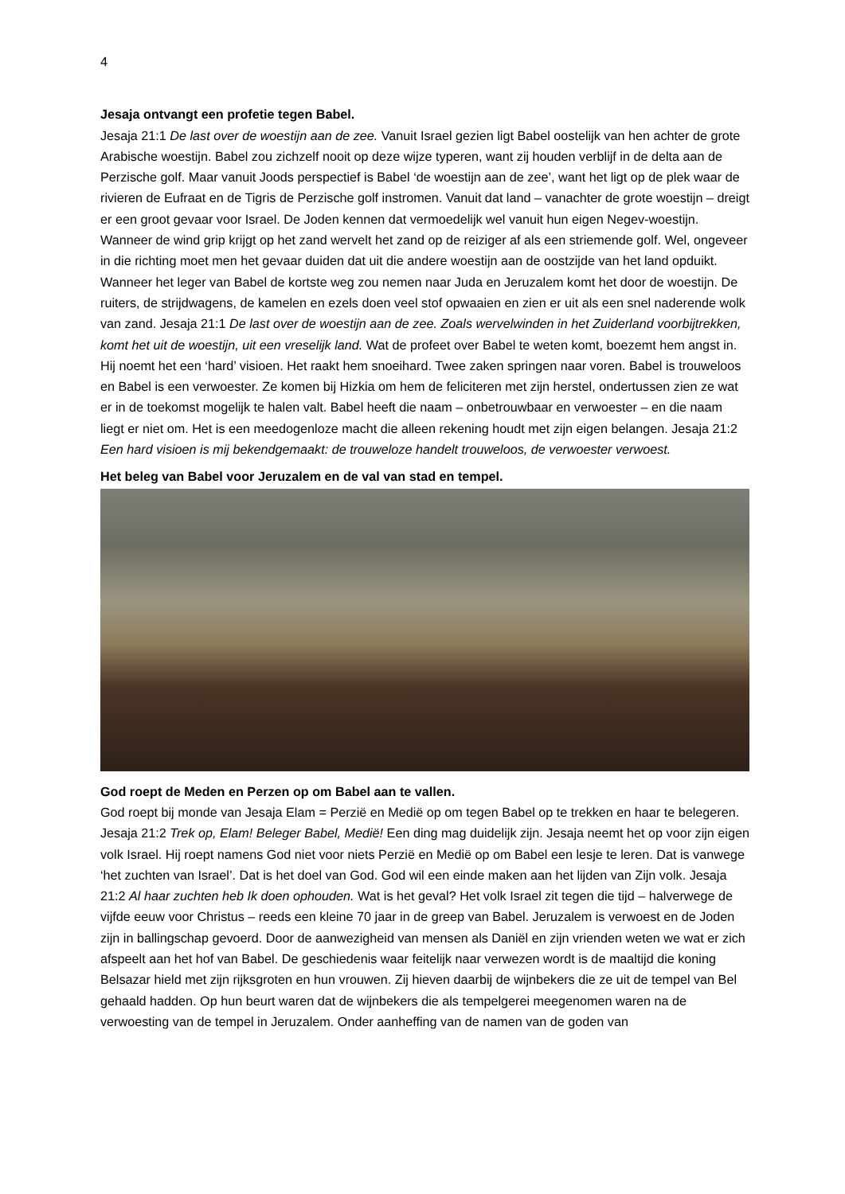4
Jesaja ontvangt een profetie tegen Babel.
Jesaja 21:1 De last over de woestijn aan de zee. Vanuit Israel gezien ligt Babel oostelijk van hen achter de grote Arabische woestijn. Babel zou zichzelf nooit op deze wijze typeren, want zij houden verblijf in de delta aan de Perzische golf. Maar vanuit Joods perspectief is Babel ‘de woestijn aan de zee’, want het ligt op de plek waar de rivieren de Eufraat en de Tigris de Perzische golf instromen. Vanuit dat land – vanachter de grote woestijn – dreigt er een groot gevaar voor Israel. De Joden kennen dat vermoedelijk wel vanuit hun eigen Negev-woestijn. Wanneer de wind grip krijgt op het zand wervelt het zand op de reiziger af als een striemende golf. Wel, ongeveer in die richting moet men het gevaar duiden dat uit die andere woestijn aan de oostzijde van het land opduikt. Wanneer het leger van Babel de kortste weg zou nemen naar Juda en Jeruzalem komt het door de woestijn. De ruiters, de strijdwagens, de kamelen en ezels doen veel stof opwaaien en zien er uit als een snel naderende wolk van zand. Jesaja 21:1 De last over de woestijn aan de zee. Zoals wervelwinden in het Zuiderland voorbijtrekken, komt het uit de woestijn, uit een vreselijk land. Wat de profeet over Babel te weten komt, boezemt hem angst in. Hij noemt het een ‘hard’ visioen. Het raakt hem snoeihard. Twee zaken springen naar voren. Babel is trouweloos en Babel is een verwoester. Ze komen bij Hizkia om hem de feliciteren met zijn herstel, ondertussen zien ze wat er in de toekomst mogelijk te halen valt. Babel heeft die naam – onbetrouwbaar en verwoester – en die naam liegt er niet om. Het is een meedogenloze macht die alleen rekening houdt met zijn eigen belangen. Jesaja 21:2 Een hard visioen is mij bekendgemaakt: de trouweloze handelt trouweloos, de verwoester verwoest.
Het beleg van Babel voor Jeruzalem en de val van stad en tempel.
God roept de Meden en Perzen op om Babel aan te vallen.
God roept bij monde van Jesaja Elam = Perzië en Medië op om tegen Babel op te trekken en haar te belegeren. Jesaja 21:2 Trek op, Elam! Beleger Babel, Medië! Een ding mag duidelijk zijn. Jesaja neemt het op voor zijn eigen volk Israel. Hij roept namens God niet voor niets Perzië en Medië op om Babel een lesje te leren. Dat is vanwege ‘het zuchten van Israel’. Dat is het doel van God. God wil een einde maken aan het lijden van Zijn volk. Jesaja 21:2 Al haar zuchten heb Ik doen ophouden. Wat is het geval? Het volk Israel zit tegen die tijd – halverwege de vijfde eeuw voor Christus – reeds een kleine 70 jaar in de greep van Babel. Jeruzalem is verwoest en de Joden zijn in ballingschap gevoerd. Door de aanwezigheid van mensen als Daniël en zijn vrienden weten we wat er zich afspeelt aan het hof van Babel. De geschiedenis waar feitelijk naar verwezen wordt is de maaltijd die koning Belsazar hield met zijn rijksgroten en hun vrouwen. Zij hieven daarbij de wijnbekers die ze uit de tempel van Bel gehaald hadden. Op hun beurt waren dat de wijnbekers die als tempelgerei meegenomen waren na de verwoesting van de tempel in Jeruzalem. Onder aanheffing van de namen van de goden van